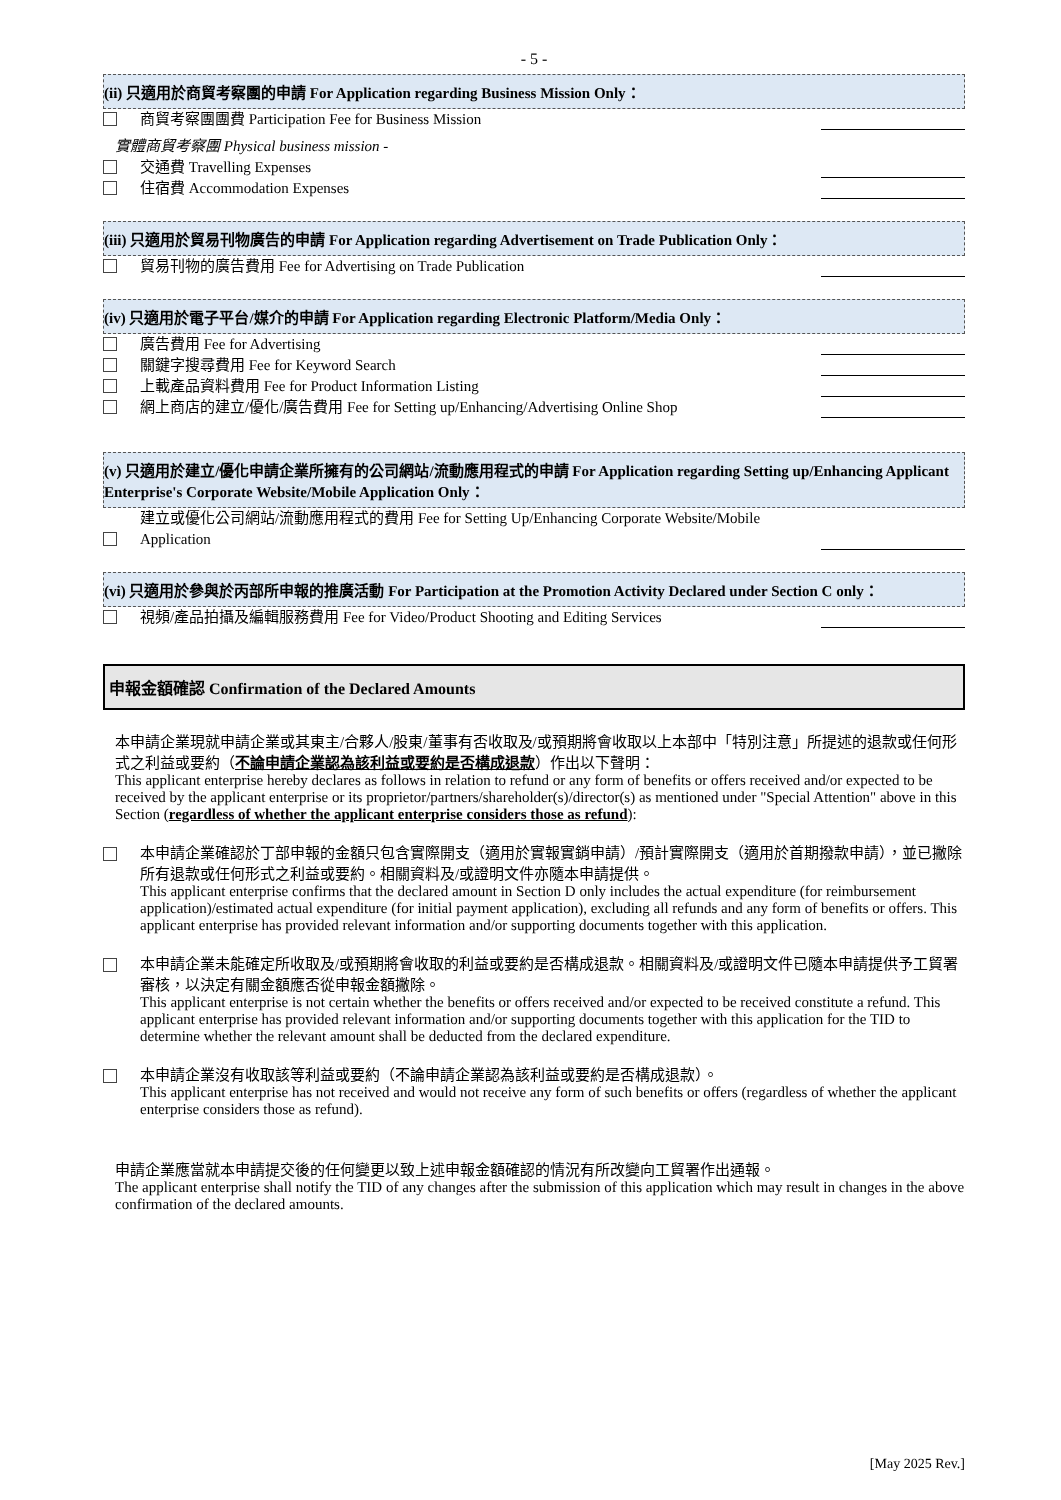- 5 -
(ii) 只適用於商貿考察團的申請 For Application regarding Business Mission Only：
商貿考察團團費 Participation Fee for Business Mission
實體商貿考察團 Physical business mission -
交通費 Travelling Expenses
住宿費 Accommodation Expenses
(iii) 只適用於貿易刊物廣告的申請 For Application regarding Advertisement on Trade Publication Only：
貿易刊物的廣告費用 Fee for Advertising on Trade Publication
(iv) 只適用於電子平台/媒介的申請 For Application regarding Electronic Platform/Media Only：
廣告費用 Fee for Advertising
關鍵字搜尋費用 Fee for Keyword Search
上載產品資料費用 Fee for Product Information Listing
網上商店的建立/優化/廣告費用 Fee for Setting up/Enhancing/Advertising Online Shop
(v) 只適用於建立/優化申請企業所擁有的公司網站/流動應用程式的申請 For Application regarding Setting up/Enhancing Applicant Enterprise's Corporate Website/Mobile Application Only：
建立或優化公司網站/流動應用程式的費用 Fee for Setting Up/Enhancing Corporate Website/Mobile Application
(vi) 只適用於參與於丙部所申報的推廣活動 For Participation at the Promotion Activity Declared under Section C only：
視頻/產品拍攝及編輯服務費用 Fee for Video/Product Shooting and Editing Services
申報金額確認 Confirmation of the Declared Amounts
本申請企業現就申請企業或其東主/合夥人/股東/董事有否收取及/或預期將會收取以上本部中「特別注意」所提述的退款或任何形式之利益或要約（不論申請企業認為該利益或要約是否構成退款）作出以下聲明：
This applicant enterprise hereby declares as follows in relation to refund or any form of benefits or offers received and/or expected to be received by the applicant enterprise or its proprietor/partners/shareholder(s)/director(s) as mentioned under "Special Attention" above in this Section (regardless of whether the applicant enterprise considers those as refund):
本申請企業確認於丁部申報的金額只包含實際開支（適用於實報實銷申請）/預計實際開支（適用於首期撥款申請），並已撇除所有退款或任何形式之利益或要約。相關資料及/或證明文件亦隨本申請提供。
This applicant enterprise confirms that the declared amount in Section D only includes the actual expenditure (for reimbursement application)/estimated actual expenditure (for initial payment application), excluding all refunds and any form of benefits or offers. This applicant enterprise has provided relevant information and/or supporting documents together with this application.
本申請企業未能確定所收取及/或預期將會收取的利益或要約是否構成退款。相關資料及/或證明文件已隨本申請提供予工貿署審核，以決定有關金額應否從申報金額撇除。
This applicant enterprise is not certain whether the benefits or offers received and/or expected to be received constitute a refund. This applicant enterprise has provided relevant information and/or supporting documents together with this application for the TID to determine whether the relevant amount shall be deducted from the declared expenditure.
本申請企業沒有收取該等利益或要約（不論申請企業認為該利益或要約是否構成退款）。
This applicant enterprise has not received and would not receive any form of such benefits or offers (regardless of whether the applicant enterprise considers those as refund).
申請企業應當就本申請提交後的任何變更以致上述申報金額確認的情況有所改變向工貿署作出通報。
The applicant enterprise shall notify the TID of any changes after the submission of this application which may result in changes in the above confirmation of the declared amounts.
[May 2025 Rev.]